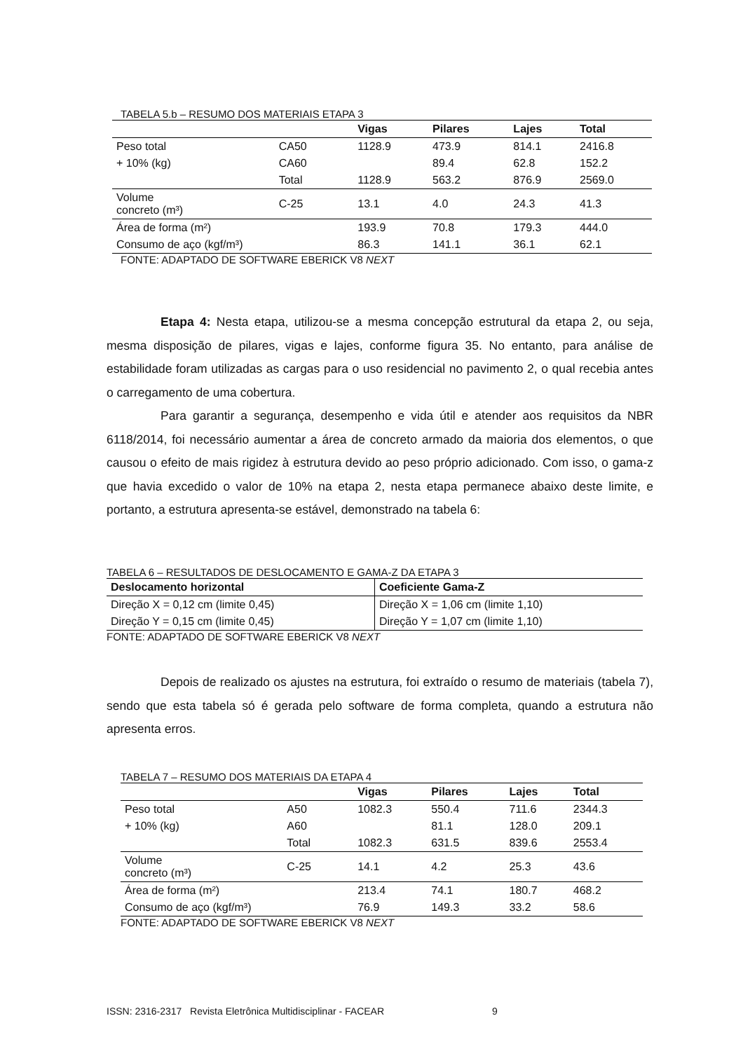TABELA 5.b – RESUMO DOS MATERIAIS ETAPA 3
| | | Vigas | Pilares | Lajes | Total |
| --- | --- | --- | --- | --- | --- |
| Peso total | CA50 | 1128.9 | 473.9 | 814.1 | 2416.8 |
| + 10% (kg) | CA60 | | 89.4 | 62.8 | 152.2 |
| | Total | 1128.9 | 563.2 | 876.9 | 2569.0 |
| Volume concreto (m³) | C-25 | 13.1 | 4.0 | 24.3 | 41.3 |
| Área de forma (m²) | | 193.9 | 70.8 | 179.3 | 444.0 |
| Consumo de aço (kgf/m³) | | 86.3 | 141.1 | 36.1 | 62.1 |
FONTE: ADAPTADO DE SOFTWARE EBERICK V8 NEXT
Etapa 4: Nesta etapa, utilizou-se a mesma concepção estrutural da etapa 2, ou seja, mesma disposição de pilares, vigas e lajes, conforme figura 35. No entanto, para análise de estabilidade foram utilizadas as cargas para o uso residencial no pavimento 2, o qual recebia antes o carregamento de uma cobertura.
Para garantir a segurança, desempenho e vida útil e atender aos requisitos da NBR 6118/2014, foi necessário aumentar a área de concreto armado da maioria dos elementos, o que causou o efeito de mais rigidez à estrutura devido ao peso próprio adicionado. Com isso, o gama-z que havia excedido o valor de 10% na etapa 2, nesta etapa permanece abaixo deste limite, e portanto, a estrutura apresenta-se estável, demonstrado na tabela 6:
TABELA 6 – RESULTADOS DE DESLOCAMENTO E GAMA-Z DA ETAPA 3
| Deslocamento horizontal | Coeficiente Gama-Z |
| --- | --- |
| Direção X = 0,12 cm (limite 0,45) | Direção X = 1,06 cm (limite 1,10) |
| Direção Y = 0,15 cm (limite 0,45) | Direção Y = 1,07 cm (limite 1,10) |
FONTE: ADAPTADO DE SOFTWARE EBERICK V8 NEXT
Depois de realizado os ajustes na estrutura, foi extraído o resumo de materiais (tabela 7), sendo que esta tabela só é gerada pelo software de forma completa, quando a estrutura não apresenta erros.
TABELA 7 – RESUMO DOS MATERIAIS DA ETAPA 4
| | | Vigas | Pilares | Lajes | Total |
| --- | --- | --- | --- | --- | --- |
| Peso total | A50 | 1082.3 | 550.4 | 711.6 | 2344.3 |
| + 10% (kg) | A60 | | 81.1 | 128.0 | 209.1 |
| | Total | 1082.3 | 631.5 | 839.6 | 2553.4 |
| Volume concreto (m³) | C-25 | 14.1 | 4.2 | 25.3 | 43.6 |
| Área de forma (m²) | | 213.4 | 74.1 | 180.7 | 468.2 |
| Consumo de aço (kgf/m³) | | 76.9 | 149.3 | 33.2 | 58.6 |
FONTE: ADAPTADO DE SOFTWARE EBERICK V8 NEXT
ISSN: 2316-2317 Revista Eletrônica Multidisciplinar - FACEAR 9